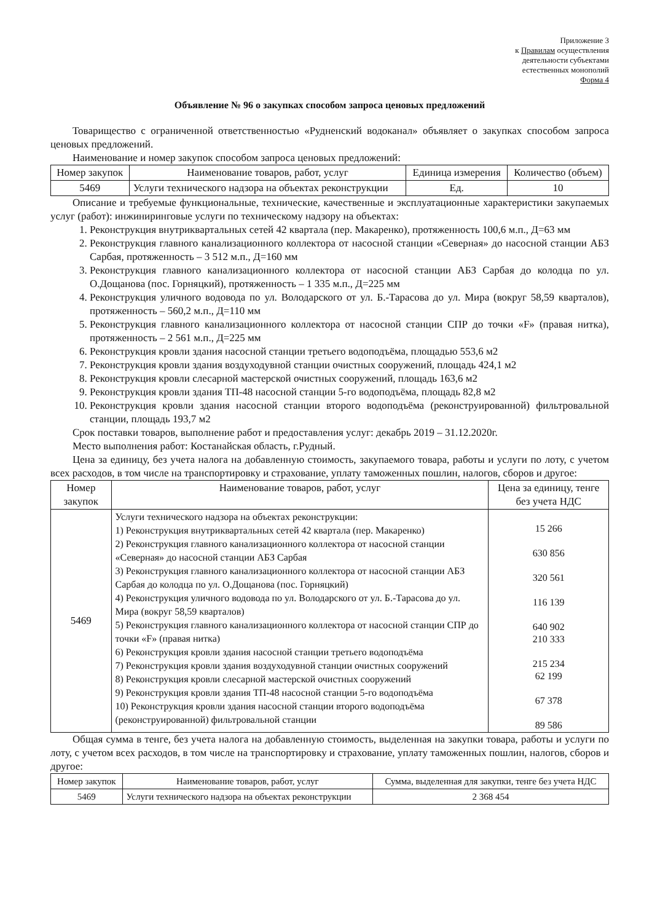Приложение 3
к Правилам осуществления
деятельности субъектами
естественных монополий
Форма 4
Объявление № 96 о закупках способом запроса ценовых предложений
Товарищество с ограниченной ответственностью «Рудненский водоканал» объявляет о закупках способом запроса ценовых предложений.
Наименование и номер закупок способом запроса ценовых предложений:
| Номер закупок | Наименование товаров, работ, услуг | Единица измерения | Количество (объем) |
| --- | --- | --- | --- |
| 5469 | Услуги технического надзора на объектах реконструкции | Ед. | 10 |
Описание и требуемые функциональные, технические, качественные и эксплуатационные характеристики закупаемых услуг (работ): инжиниринговые услуги по техническому надзору на объектах:
1. Реконструкция внутриквартальных сетей 42 квартала (пер. Макаренко), протяженность 100,6 м.п., Д=63 мм
2. Реконструкция главного канализационного коллектора от насосной станции «Северная» до насосной станции АБЗ Сарбая, протяженность – 3 512 м.п., Д=160 мм
3. Реконструкция главного канализационного коллектора от насосной станции АБЗ Сарбая до колодца по ул. О.Дощанова (пос. Горняцкий), протяженность – 1 335 м.п., Д=225 мм
4. Реконструкция уличного водовода по ул. Володарского от ул. Б.-Тарасова до ул. Мира (вокруг 58,59 кварталов), протяженность – 560,2 м.п., Д=110 мм
5. Реконструкция главного канализационного коллектора от насосной станции СПР до точки «F» (правая нитка), протяженность – 2 561 м.п., Д=225 мм
6. Реконструкция кровли здания насосной станции третьего водоподъёма, площадью 553,6 м2
7. Реконструкция кровли здания воздуходувной станции очистных сооружений, площадь 424,1 м2
8. Реконструкция кровли слесарной мастерской очистных сооружений, площадь 163,6 м2
9. Реконструкция кровли здания ТП-48 насосной станции 5-го водоподъёма, площадь 82,8 м2
10. Реконструкция кровли здания насосной станции второго водоподъёма (реконструированной) фильтровальной станции, площадь 193,7 м2
Срок поставки товаров, выполнение работ и предоставления услуг: декабрь 2019 – 31.12.2020г.
Место выполнения работ: Костанайская область, г.Рудный.
Цена за единицу, без учета налога на добавленную стоимость, закупаемого товара, работы и услуги по лоту, с учетом всех расходов, в том числе на транспортировку и страхование, уплату таможенных пошлин, налогов, сборов и другое:
| Номер закупок | Наименование товаров, работ, услуг | Цена за единицу, тенге без учета НДС |
| --- | --- | --- |
| 5469 | Услуги технического надзора на объектах реконструкции: 1) Реконструкция внутриквартальных сетей 42 квартала (пер. Макаренко) 2) Реконструкция главного канализационного коллектора от насосной станции «Северная» до насосной станции АБЗ Сарбая 3) Реконструкция главного канализационного коллектора от насосной станции АБЗ Сарбая до колодца по ул. О.Дощанова (пос. Горняцкий) 4) Реконструкция уличного водовода по ул. Володарского от ул. Б.-Тарасова до ул. Мира (вокруг 58,59 кварталов) 5) Реконструкция главного канализационного коллектора от насосной станции СПР до точки «F» (правая нитка) 6) Реконструкция кровли здания насосной станции третьего водоподъёма 7) Реконструкция кровли здания воздуходувной станции очистных сооружений 8) Реконструкция кровли слесарной мастерской очистных сооружений 9) Реконструкция кровли здания ТП-48 насосной станции 5-го водоподъёма 10) Реконструкция кровли здания насосной станции второго водоподъёма (реконструированной) фильтровальной станции | 15 266 630 856 320 561 116 139 640 902 210 333 215 234 62 199 67 378 89 586 |
Общая сумма в тенге, без учета налога на добавленную стоимость, выделенная на закупки товара, работы и услуги по лоту, с учетом всех расходов, в том числе на транспортировку и страхование, уплату таможенных пошлин, налогов, сборов и другое:
| Номер закупок | Наименование товаров, работ, услуг | Сумма, выделенная для закупки, тенге без учета НДС |
| --- | --- | --- |
| 5469 | Услуги технического надзора на объектах реконструкции | 2 368 454 |